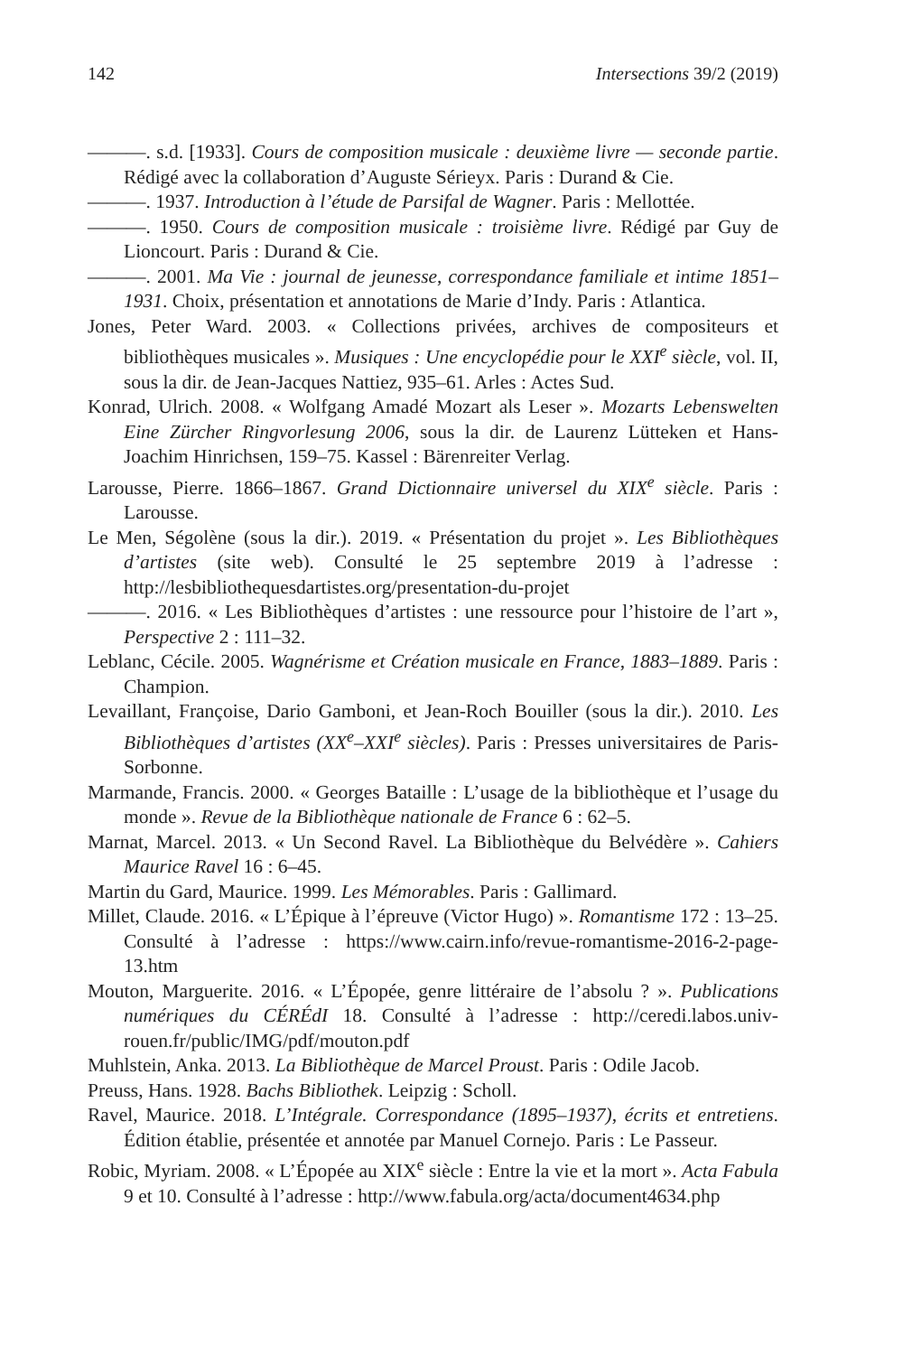142 Intersections 39/2 (2019)
———. s.d. [1933]. Cours de composition musicale : deuxième livre — seconde partie. Rédigé avec la collaboration d’Auguste Sérieyx. Paris : Durand & Cie.
———. 1937. Introduction à l’étude de Parsifal de Wagner. Paris : Mellottée.
———. 1950. Cours de composition musicale : troisième livre. Rédigé par Guy de Lioncourt. Paris : Durand & Cie.
———. 2001. Ma Vie : journal de jeunesse, correspondance familiale et intime 1851–1931. Choix, présentation et annotations de Marie d’Indy. Paris : Atlantica.
Jones, Peter Ward. 2003. « Collections privées, archives de compositeurs et bibliothèques musicales ». Musiques : Une encyclopédie pour le XXI<sup>e</sup> siècle, vol. II, sous la dir. de Jean-Jacques Nattiez, 935–61. Arles : Actes Sud.
Konrad, Ulrich. 2008. « Wolfgang Amadé Mozart als Leser ». Mozarts Lebenswelten Eine Zürcher Ringvorlesung 2006, sous la dir. de Laurenz Lütteken et Hans-Joachim Hinrichsen, 159–75. Kassel : Bärenreiter Verlag.
Larousse, Pierre. 1866–1867. Grand Dictionnaire universel du XIX<sup>e</sup> siècle. Paris : Larousse.
Le Men, Ségolène (sous la dir.). 2019. « Présentation du projet ». Les Bibliothèques d’artistes (site web). Consulté le 25 septembre 2019 à l’adresse : http://lesbibliothequesdartistes.org/presentation-du-projet
———. 2016. « Les Bibliothèques d’artistes : une ressource pour l’histoire de l’art », Perspective 2 : 111–32.
Leblanc, Cécile. 2005. Wagnérisme et Création musicale en France, 1883–1889. Paris : Champion.
Levaillant, Françoise, Dario Gamboni, et Jean-Roch Bouiller (sous la dir.). 2010. Les Bibliothèques d’artistes (XX<sup>e</sup>–XXI<sup>e</sup> siècles). Paris : Presses universitaires de Paris-Sorbonne.
Marmande, Francis. 2000. « Georges Bataille : L’usage de la bibliothèque et l’usage du monde ». Revue de la Bibliothèque nationale de France 6 : 62–5.
Marnat, Marcel. 2013. « Un Second Ravel. La Bibliothèque du Belvédère ». Cahiers Maurice Ravel 16 : 6–45.
Martin du Gard, Maurice. 1999. Les Mémorables. Paris : Gallimard.
Millet, Claude. 2016. « L’Épique à l’épreuve (Victor Hugo) ». Romantisme 172 : 13–25. Consulté à l’adresse : https://www.cairn.info/revue-romantisme-2016-2-page-13.htm
Mouton, Marguerite. 2016. « L’Épopée, genre littéraire de l’absolu ? ». Publications numériques du CÉRÉdI 18. Consulté à l’adresse : http://ceredi.labos.univ-rouen.fr/public/IMG/pdf/mouton.pdf
Muhlstein, Anka. 2013. La Bibliothèque de Marcel Proust. Paris : Odile Jacob.
Preuss, Hans. 1928. Bachs Bibliothek. Leipzig : Scholl.
Ravel, Maurice. 2018. L’Intégrale. Correspondance (1895–1937), écrits et entretiens. Édition établie, présentée et annotée par Manuel Cornejo. Paris : Le Passeur.
Robic, Myriam. 2008. « L’Épopée au XIX<sup>e</sup> siècle : Entre la vie et la mort ». Acta Fabula 9 et 10. Consulté à l’adresse : http://www.fabula.org/acta/document4634.php